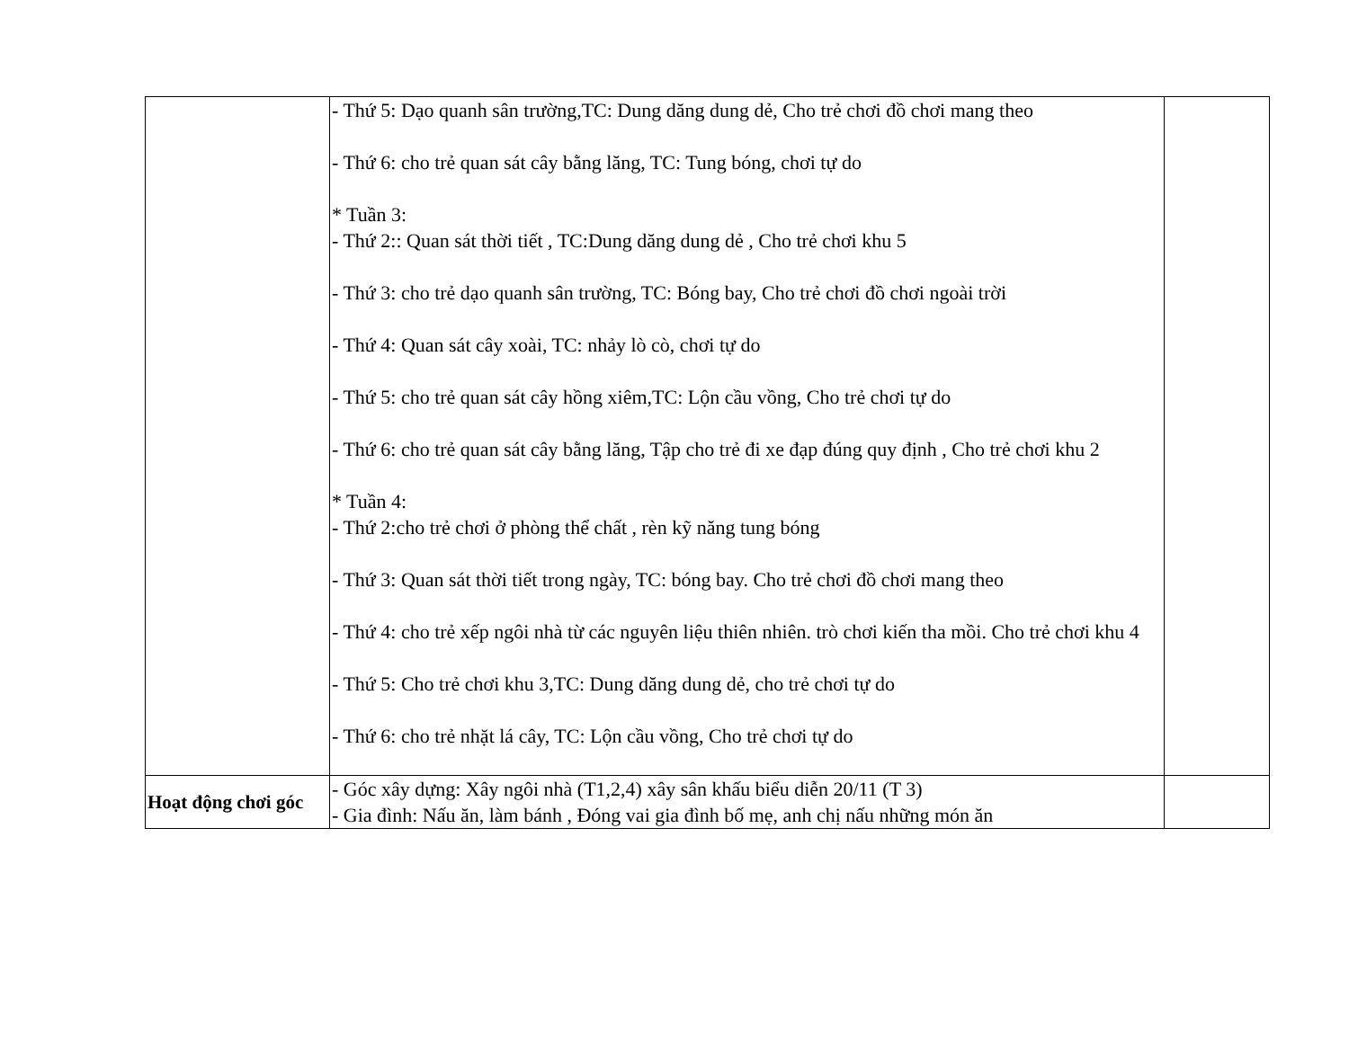| | - Thứ 5: Dạo quanh sân trường,TC: Dung dăng dung dẻ, Cho trẻ chơi đồ chơi mang theo - Thứ 6: cho trẻ quan sát cây bằng lăng, TC: Tung bóng, chơi tự do * Tuần 3: - Thứ 2:: Quan sát thời tiết , TC:Dung dăng dung dẻ , Cho trẻ chơi khu 5 - Thứ 3: cho trẻ dạo quanh sân trường, TC: Bóng bay, Cho trẻ chơi đồ chơi ngoài trời - Thứ 4: Quan sát cây xoài, TC: nhảy lò cò, chơi tự do - Thứ 5: cho trẻ quan sát cây hồng xiêm,TC: Lộn cầu vồng, Cho trẻ chơi tự do - Thứ 6: cho trẻ quan sát cây bằng lăng, Tập cho trẻ đi xe đạp đúng quy định , Cho trẻ chơi khu 2 * Tuần 4: - Thứ 2:cho trẻ chơi ở phòng thể chất , rèn kỹ năng tung bóng - Thứ 3: Quan sát thời tiết trong ngày, TC: bóng bay. Cho trẻ chơi đồ chơi mang theo - Thứ 4: cho trẻ xếp ngôi nhà từ các nguyên liệu thiên nhiên. trò chơi kiến tha mồi. Cho trẻ chơi khu 4 - Thứ 5: Cho trẻ chơi khu 3,TC: Dung dăng dung dẻ, cho trẻ chơi tự do - Thứ 6: cho trẻ nhặt lá cây, TC: Lộn cầu vồng, Cho trẻ chơi tự do | |
| Hoạt động chơi góc | - Góc xây dựng: Xây ngôi nhà (T1,2,4) xây sân khấu biểu diễn 20/11 (T 3) - Gia đình: Nấu ăn, làm bánh , Đóng vai gia đình bố mẹ, anh chị nấu những món ăn | |